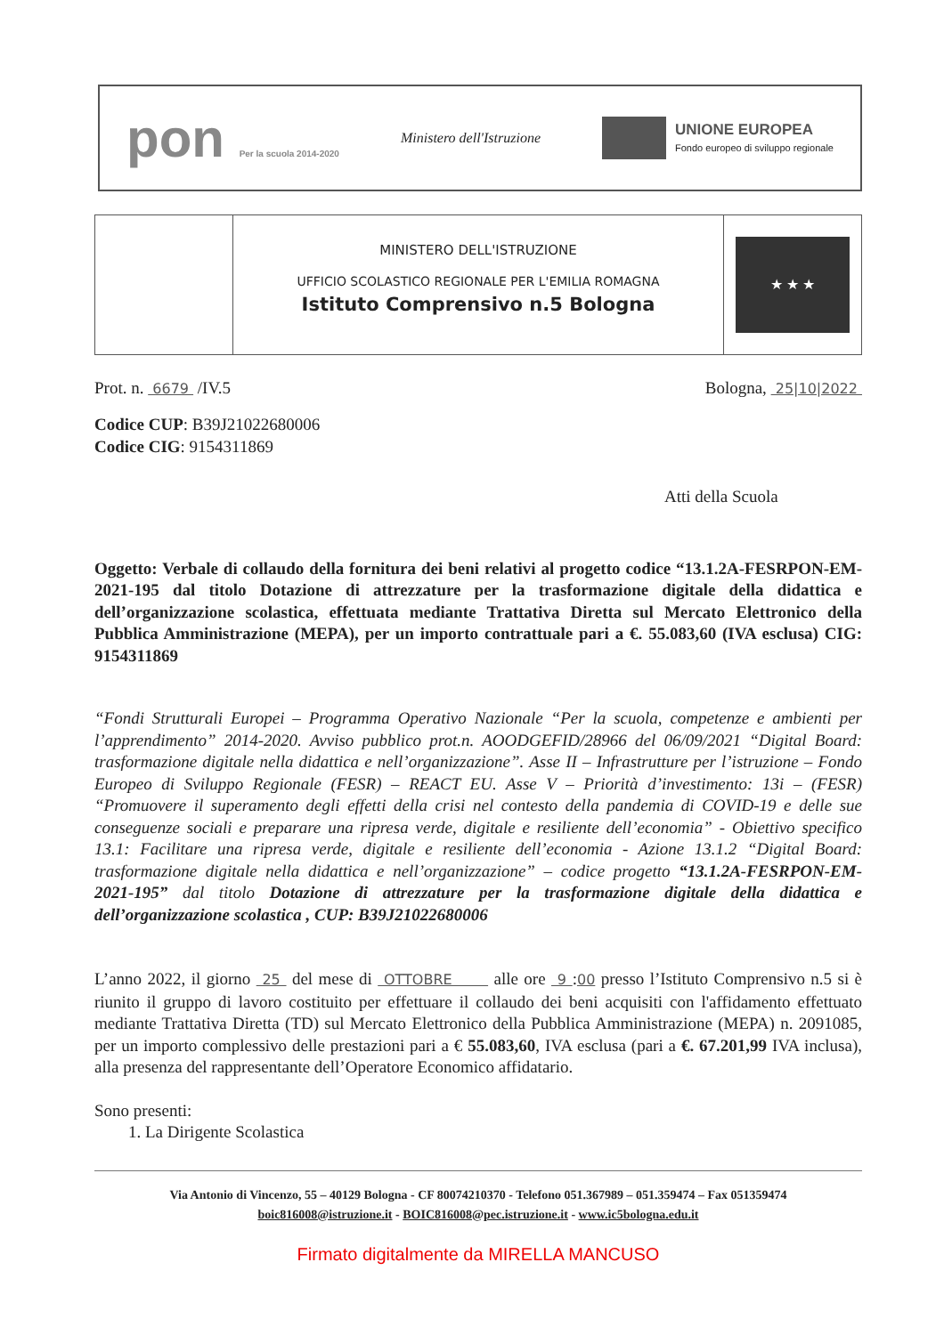pon Per la scuola 2014-2020
Ministero dell'Istruzione
UNIONE EUROPEA
Fondo europeo di sviluppo regionale
MINISTERO DELL'ISTRUZIONE
UFFICIO SCOLASTICO REGIONALE PER L'EMILIA ROMAGNA
Istituto Comprensivo n.5 Bologna
★ ★ ★
Prot. n. 6679 /IV.5 Bologna, 25|10|2022
Codice CUP: B39J21022680006
Codice CIG: 9154311869
Atti della Scuola
Oggetto: Verbale di collaudo della fornitura dei beni relativi al progetto codice “13.1.2A-FESRPON-EM-2021-195 dal titolo Dotazione di attrezzature per la trasformazione digitale della didattica e dell’organizzazione scolastica, effettuata mediante Trattativa Diretta sul Mercato Elettronico della Pubblica Amministrazione (MEPA), per un importo contrattuale pari a €. 55.083,60 (IVA esclusa) CIG: 9154311869
“Fondi Strutturali Europei – Programma Operativo Nazionale “Per la scuola, competenze e ambienti per l’apprendimento” 2014-2020. Avviso pubblico prot.n. AOODGEFID/28966 del 06/09/2021 “Digital Board: trasformazione digitale nella didattica e nell’organizzazione”. Asse II – Infrastrutture per l’istruzione – Fondo Europeo di Sviluppo Regionale (FESR) – REACT EU. Asse V – Priorità d’investimento: 13i – (FESR) “Promuovere il superamento degli effetti della crisi nel contesto della pandemia di COVID-19 e delle sue conseguenze sociali e preparare una ripresa verde, digitale e resiliente dell’economia” - Obiettivo specifico 13.1: Facilitare una ripresa verde, digitale e resiliente dell’economia - Azione 13.1.2 “Digital Board: trasformazione digitale nella didattica e nell’organizzazione” – codice progetto “13.1.2A-FESRPON-EM-2021-195” dal titolo Dotazione di attrezzature per la trasformazione digitale della didattica e dell’organizzazione scolastica , CUP: B39J21022680006
L’anno 2022, il giorno 25 del mese di OTTOBRE alle ore 9 :00 presso l’Istituto Comprensivo n.5 si è riunito il gruppo di lavoro costituito per effettuare il collaudo dei beni acquisiti con l'affidamento effettuato mediante Trattativa Diretta (TD) sul Mercato Elettronico della Pubblica Amministrazione (MEPA) n. 2091085, per un importo complessivo delle prestazioni pari a € 55.083,60, IVA esclusa (pari a €. 67.201,99 IVA inclusa), alla presenza del rappresentante dell’Operatore Economico affidatario.
Sono presenti:
1. La Dirigente Scolastica
Via Antonio di Vincenzo, 55 – 40129 Bologna - CF 80074210370 - Telefono 051.367989 – 051.359474 – Fax 051359474
boic816008@istruzione.it - BOIC816008@pec.istruzione.it - www.ic5bologna.edu.it
Firmato digitalmente da MIRELLA MANCUSO